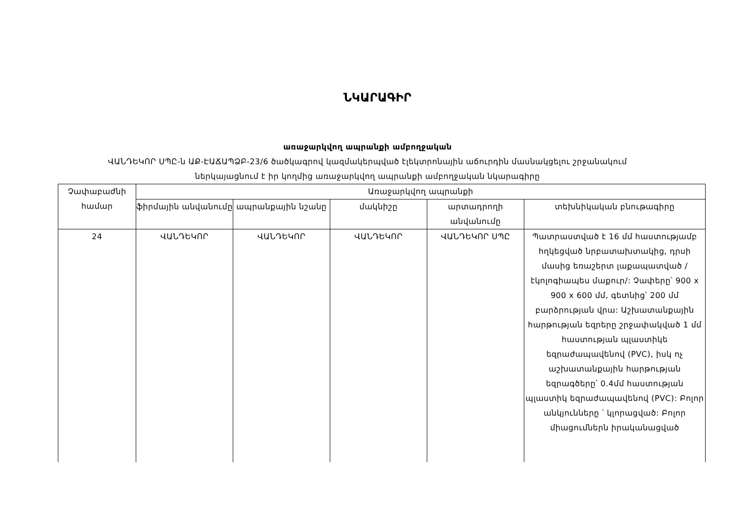ՆԿԱՐԱԳԻՐ
առաջարկվող ապրանքի ամբողջական
ՎԱՆԴԵԿՈՐ ՍՊԸ-ն ԱՔ-ԷԱՃԱՊՁԲ-23/6 ծածկագրով կազմակերպված էլեկտրոնային աճուրդին մասնակցելու շրջանակում
ներկայացնում է իր կողմից առաջարկվող ապրանքի ամբողջական նկարագիրը
| Չափաբաժնի համար | Առաջարկվող ապրանքի | | | | |
| --- | --- | --- | --- | --- | --- |
| | ֆիրմային անվանումը | ապրանքային նշանը | մակնիշը | արտադրողի անվանումը | տեխնիկական բնութագիրը |
| 24 | ՎԱՆԴԵԿՈՐ | ՎԱՆԴԵԿՈՐ | ՎԱՆԴԵԿՈՐ | ՎԱՆԴԵԿՈՐ ՍՊԸ | Պատրաստված է 16 մմ հաստությամբ հղկեցված նրբատախտակից, դրսի մասից եռաշերտ լաքապատված /էկոլոգիապես մաքուր/: Չափերը՝ 900 x 900 x 600 մմ, գետնից՝ 200 մմ բարձրության վրա: Աշխատանքային հարթության եզրերը շրջափակված 1 մմ հաստության պլաստիկե եզրաժապավենով (PVC), իսկ ոչ աշխատանքային հարթության եզրագծերը՝ 0.4մմ հաստության պլաստիկ եզրաժապավենով (PVC): Բոլոր անկյունները ՝ կլորացված: Բոլոր միացումներն իրականացված |